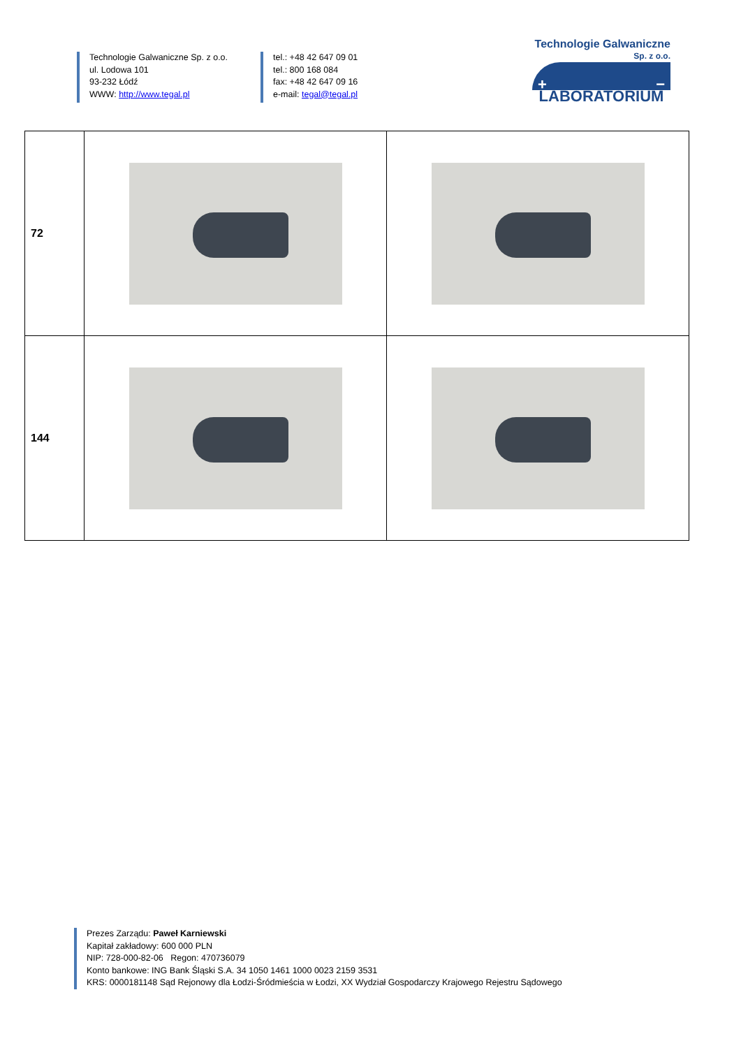Technologie Galwaniczne Sp. z o.o.
ul. Lodowa 101
93-232 Łódź
WWW: http://www.tegal.pl
tel.: +48 42 647 09 01
tel.: 800 168 084
fax: +48 42 647 09 16
e-mail: tegal@tegal.pl
Technologie Galwaniczne
Sp. z o.o.
+ −
LABORATORIUM
| 72 | | |
| 144 | | |
Prezes Zarządu: Paweł Karniewski
Kapitał zakładowy: 600 000 PLN
NIP: 728-000-82-06 Regon: 470736079
Konto bankowe: ING Bank Śląski S.A. 34 1050 1461 1000 0023 2159 3531
KRS: 0000181148 Sąd Rejonowy dla Łodzi-Śródmieścia w Łodzi, XX Wydział Gospodarczy Krajowego Rejestru Sądowego